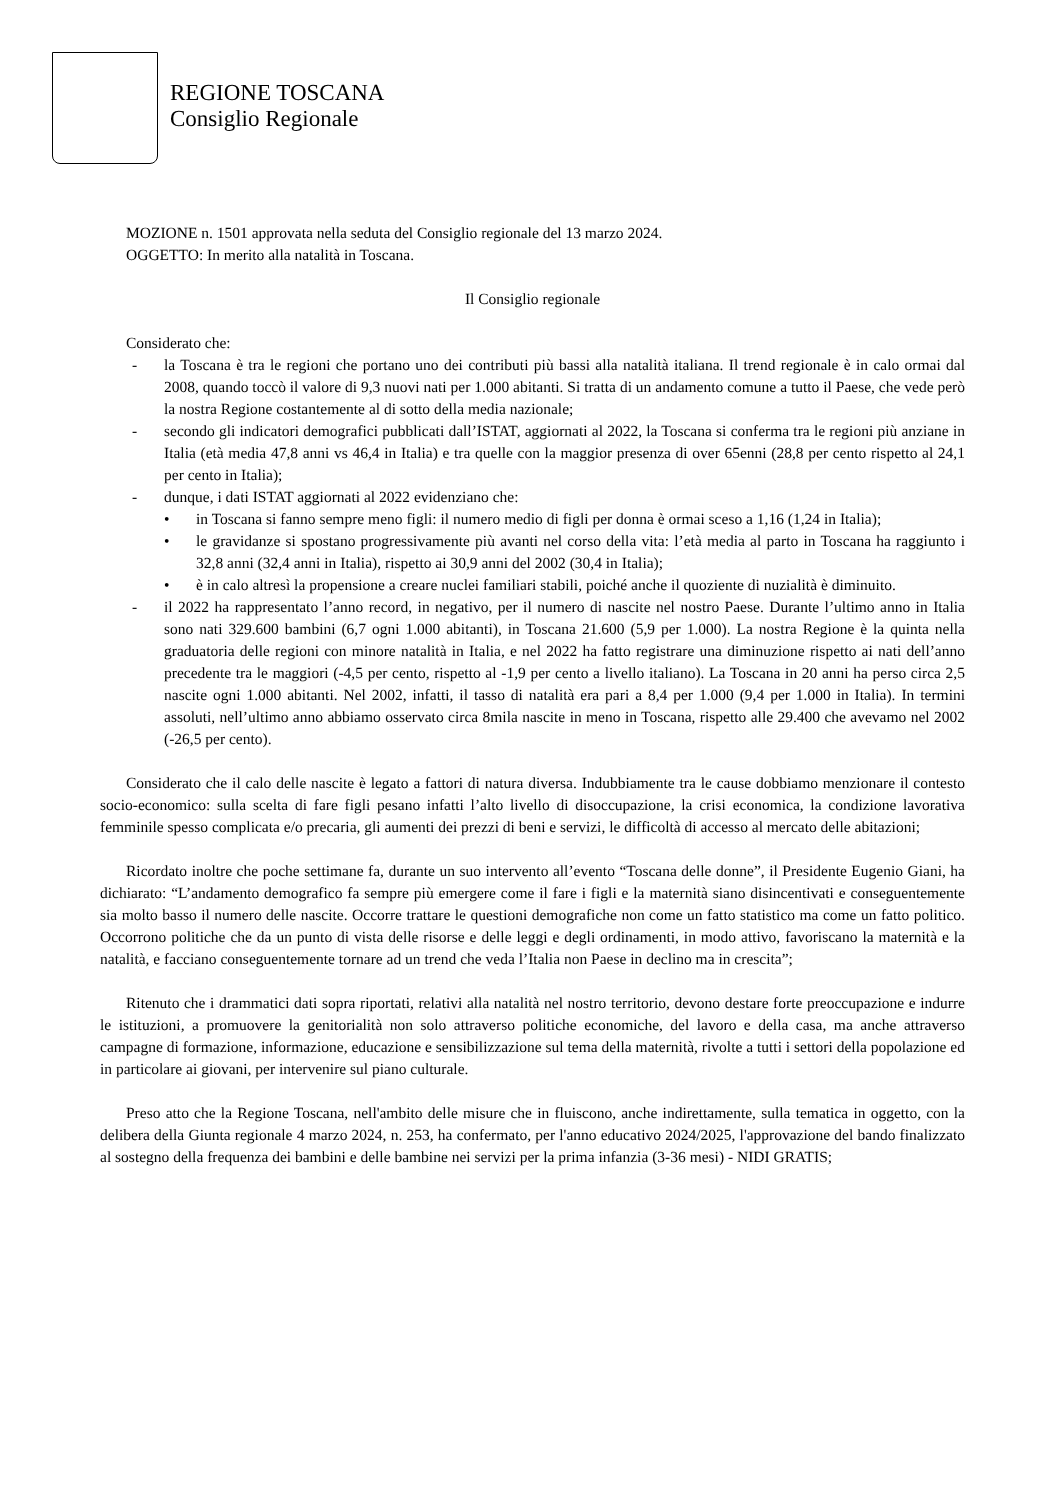REGIONE TOSCANA
Consiglio Regionale
MOZIONE n. 1501 approvata nella seduta del Consiglio regionale del 13 marzo 2024.
OGGETTO: In merito alla natalità in Toscana.
Il Consiglio regionale
Considerato che:
- la Toscana è tra le regioni che portano uno dei contributi più bassi alla natalità italiana. Il trend regionale è in calo ormai dal 2008, quando toccò il valore di 9,3 nuovi nati per 1.000 abitanti. Si tratta di un andamento comune a tutto il Paese, che vede però la nostra Regione costantemente al di sotto della media nazionale;
- secondo gli indicatori demografici pubblicati dall’ISTAT, aggiornati al 2022, la Toscana si conferma tra le regioni più anziane in Italia (età media 47,8 anni vs 46,4 in Italia) e tra quelle con la maggior presenza di over 65enni (28,8 per cento rispetto al 24,1 per cento in Italia);
- dunque, i dati ISTAT aggiornati al 2022 evidenziano che:
• in Toscana si fanno sempre meno figli: il numero medio di figli per donna è ormai sceso a 1,16 (1,24 in Italia);
• le gravidanze si spostano progressivamente più avanti nel corso della vita: l’età media al parto in Toscana ha raggiunto i 32,8 anni (32,4 anni in Italia), rispetto ai 30,9 anni del 2002 (30,4 in Italia);
• è in calo altresì la propensione a creare nuclei familiari stabili, poiché anche il quoziente di nuzialità è diminuito.
- il 2022 ha rappresentato l’anno record, in negativo, per il numero di nascite nel nostro Paese. Durante l’ultimo anno in Italia sono nati 329.600 bambini (6,7 ogni 1.000 abitanti), in Toscana 21.600 (5,9 per 1.000). La nostra Regione è la quinta nella graduatoria delle regioni con minore natalità in Italia, e nel 2022 ha fatto registrare una diminuzione rispetto ai nati dell’anno precedente tra le maggiori (-4,5 per cento, rispetto al -1,9 per cento a livello italiano). La Toscana in 20 anni ha perso circa 2,5 nascite ogni 1.000 abitanti. Nel 2002, infatti, il tasso di natalità era pari a 8,4 per 1.000 (9,4 per 1.000 in Italia). In termini assoluti, nell’ultimo anno abbiamo osservato circa 8mila nascite in meno in Toscana, rispetto alle 29.400 che avevamo nel 2002 (-26,5 per cento).
Considerato che il calo delle nascite è legato a fattori di natura diversa. Indubbiamente tra le cause dobbiamo menzionare il contesto socio-economico: sulla scelta di fare figli pesano infatti l’alto livello di disoccupazione, la crisi economica, la condizione lavorativa femminile spesso complicata e/o precaria, gli aumenti dei prezzi di beni e servizi, le difficoltà di accesso al mercato delle abitazioni;
Ricordato inoltre che poche settimane fa, durante un suo intervento all’evento “Toscana delle donne”, il Presidente Eugenio Giani, ha dichiarato: “L’andamento demografico fa sempre più emergere come il fare i figli e la maternità siano disincentivati e conseguentemente sia molto basso il numero delle nascite. Occorre trattare le questioni demografiche non come un fatto statistico ma come un fatto politico. Occorrono politiche che da un punto di vista delle risorse e delle leggi e degli ordinamenti, in modo attivo, favoriscano la maternità e la natalità, e facciano conseguentemente tornare ad un trend che veda l’Italia non Paese in declino ma in crescita”;
Ritenuto che i drammatici dati sopra riportati, relativi alla natalità nel nostro territorio, devono destare forte preoccupazione e indurre le istituzioni, a promuovere la genitorialità non solo attraverso politiche economiche, del lavoro e della casa, ma anche attraverso campagne di formazione, informazione, educazione e sensibilizzazione sul tema della maternità, rivolte a tutti i settori della popolazione ed in particolare ai giovani, per intervenire sul piano culturale.
Preso atto che la Regione Toscana, nell'ambito delle misure che in fluiscono, anche indirettamente, sulla tematica in oggetto, con la delibera della Giunta regionale 4 marzo 2024, n. 253, ha confermato, per l'anno educativo 2024/2025, l'approvazione del bando finalizzato al sostegno della frequenza dei bambini e delle bambine nei servizi per la prima infanzia (3-36 mesi) - NIDI GRATIS;